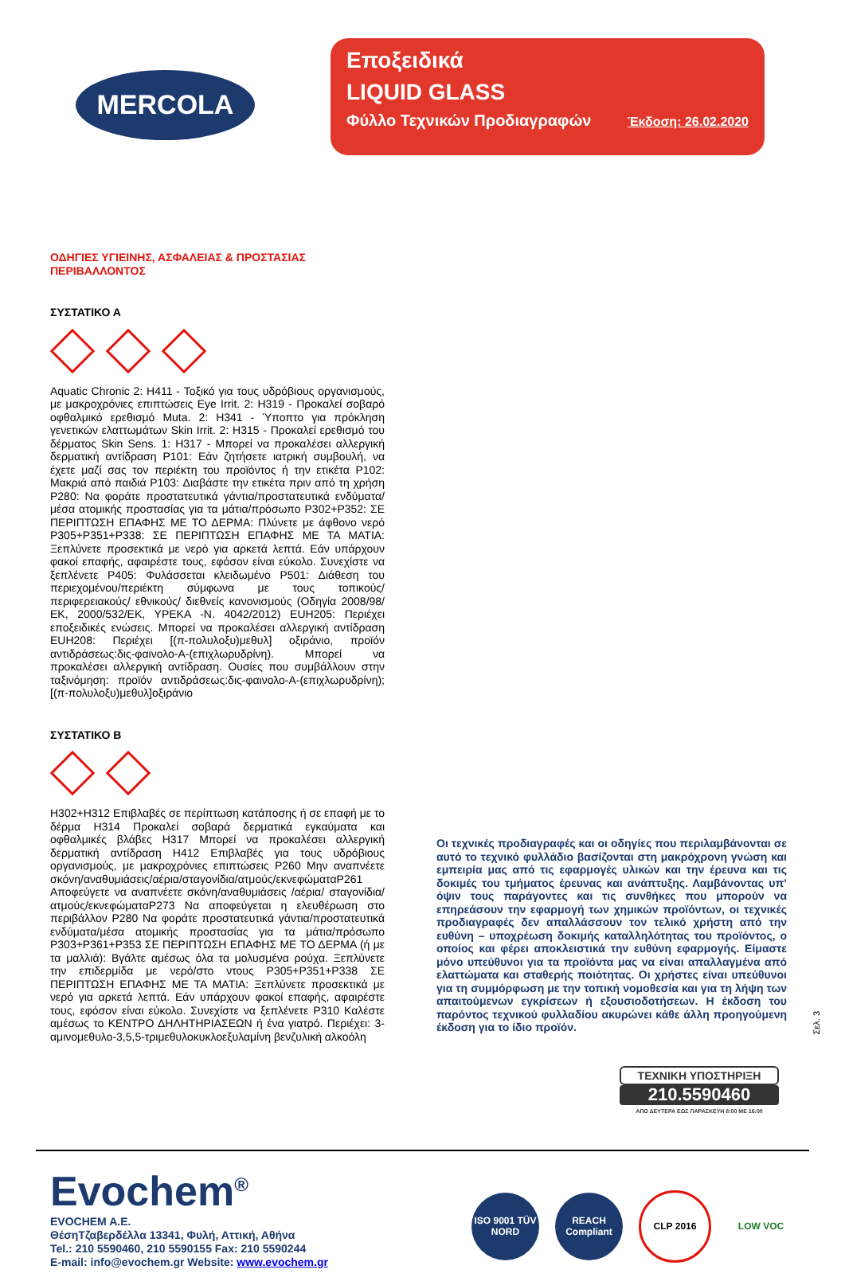MERCOLA
Εποξειδικά
LIQUID GLASS
Φύλλο Τεχνικών Προδιαγραφών Έκδοση: 26.02.2020
ΟΔΗΓΙΕΣ ΥΓΙΕΙΝΗΣ, ΑΣΦΑΛΕΙΑΣ & ΠΡΟΣΤΑΣΙΑΣ
ΠΕΡΙΒΑΛΛΟΝΤΟΣ
ΣΥΣΤΑΤΙΚΟ Α
Aquatic Chronic 2: H411 - Τοξικό για τους υδρόβιους οργανισμούς, με μακροχρόνιες επιπτώσεις Eye Irrit. 2: H319 - Προκαλεί σοβαρό οφθαλμικό ερεθισμό Muta. 2: H341 - Ύποπτο για πρόκληση γενετικών ελαττωμάτων Skin Irrit. 2: H315 - Προκαλεί ερεθισμό του δέρματος Skin Sens. 1: H317 - Μπορεί να προκαλέσει αλλεργική δερματική αντίδραση P101: Εάν ζητήσετε ιατρική συμβουλή, να έχετε μαζί σας τον περιέκτη του προϊόντος ή την ετικέτα P102: Μακριά από παιδιά P103: Διαβάστε την ετικέτα πριν από τη χρήση P280: Να φοράτε προστατευτικά γάντια/προστατευτικά ενδύματα/μέσα ατομικής προστασίας για τα μάτια/πρόσωπο P302+P352: ΣΕ ΠΕΡΙΠΤΩΣΗ ΕΠΑΦΗΣ ΜΕ ΤΟ ΔΕΡΜΑ: Πλύνετε με άφθονο νερό P305+P351+P338: ΣΕ ΠΕΡΙΠΤΩΣΗ ΕΠΑΦΗΣ ΜΕ ΤΑ ΜΑΤΙΑ: Ξεπλύνετε προσεκτικά με νερό για αρκετά λεπτά. Εάν υπάρχουν φακοί επαφής, αφαιρέστε τους, εφόσον είναι εύκολο. Συνεχίστε να ξεπλένετε P405: Φυλάσσεται κλειδωμένο P501: Διάθεση του περιεχομένου/περιέκτη σύμφωνα με τους τοπικούς/ περιφερειακούς/ εθνικούς/ διεθνείς κανονισμούς (Οδηγία 2008/98/ΕΚ, 2000/532/ΕΚ, ΥΡΕΚΑ -Ν. 4042/2012) EUH205: Περιέχει εποξειδικές ενώσεις. Μπορεί να προκαλέσει αλλεργική αντίδραση EUH208: Περιέχει [(π-πολυλοξυ)μεθυλ] οξιράνιο, προϊόν αντιδράσεως:δις-φαινολο-Α-(επιχλωρυδρίνη). Μπορεί να προκαλέσει αλλεργική αντίδραση. Ουσίες που συμβάλλουν στην ταξινόμηση: προϊόν αντιδράσεως:δις-φαινολο-Α-(επιχλωρυδρίνη); [(π-πολυλοξυ)μεθυλ]οξιράνιο
ΣΥΣΤΑΤΙΚΟ Β
H302+H312 Επιβλαβές σε περίπτωση κατάποσης ή σε επαφή με το δέρμα H314 Προκαλεί σοβαρά δερματικά εγκαύματα και οφθαλμικές βλάβες H317 Μπορεί να προκαλέσει αλλεργική δερματική αντίδραση H412 Επιβλαβές για τους υδρόβιους οργανισμούς, με μακροχρόνιες επιπτώσεις P260 Μην αναπνέετε σκόνη/αναθυμιάσεις/αέρια/σταγονίδια/ατμούς/εκνεφώματαP261 Αποφεύγετε να αναπνέετε σκόνη/αναθυμιάσεις /αέρια/ σταγονίδια/ατμούς/εκνεφώματαP273 Να αποφεύγεται η ελευθέρωση στο περιβάλλον P280 Να φοράτε προστατευτικά γάντια/προστατευτικά ενδύματα/μέσα ατομικής προστασίας για τα μάτια/πρόσωπο P303+P361+P353 ΣΕ ΠΕΡΙΠΤΩΣΗ ΕΠΑΦΗΣ ΜΕ ΤΟ ΔΕΡΜΑ (ή με τα μαλλιά): Βγάλτε αμέσως όλα τα μολυσμένα ρούχα. Ξεπλύνετε την επιδερμίδα με νερό/στο ντους P305+P351+P338 ΣΕ ΠΕΡΙΠΤΩΣΗ ΕΠΑΦΗΣ ΜΕ ΤΑ ΜΑΤΙΑ: Ξεπλύνετε προσεκτικά με νερό για αρκετά λεπτά. Εάν υπάρχουν φακοί επαφής, αφαιρέστε τους, εφόσον είναι εύκολο. Συνεχίστε να ξεπλένετε P310 Καλέστε αμέσως το ΚΕΝΤΡΟ ΔΗΛΗΤΗΡΙΑΣΕΩΝ ή ένα γιατρό. Περιέχει: 3-αμινομεθυλο-3,5,5-τριμεθυλοκυκλοεξυλαμίνη βενζυλική αλκοόλη
Οι τεχνικές προδιαγραφές και οι οδηγίες που περιλαμβάνονται σε αυτό το τεχνικό φυλλάδιο βασίζονται στη μακρόχρονη γνώση και εμπειρία μας από τις εφαρμογές υλικών και την έρευνα και τις δοκιμές του τμήματος έρευνας και ανάπτυξης. Λαμβάνοντας υπ’ όψιν τους παράγοντες και τις συνθήκες που μπορούν να επηρεάσουν την εφαρμογή των χημικών προϊόντων, οι τεχνικές προδιαγραφές δεν απαλλάσσουν τον τελικό χρήστη από την ευθύνη – υποχρέωση δοκιμής καταλληλότητας του προϊόντος, ο οποίος και φέρει αποκλειστικά την ευθύνη εφαρμογής. Είμαστε μόνο υπεύθυνοι για τα προϊόντα μας να είναι απαλλαγμένα από ελαττώματα και σταθερής ποιότητας. Οι χρήστες είναι υπεύθυνοι για τη συμμόρφωση με την τοπική νομοθεσία και για τη λήψη των απαιτούμενων εγκρίσεων ή εξουσιοδοτήσεων. Η έκδοση του παρόντος τεχνικού φυλλαδίου ακυρώνει κάθε άλλη προηγούμενη έκδοση για το ίδιο προϊόν.
ΤΕΧΝΙΚΗ ΥΠΟΣΤΗΡΙΞΗ
210.5590460
ΑΠΟ ΔΕΥΤΕΡΑ ΕΩΣ ΠΑΡΑΣΚΕΥΗ 8:00 ΜΕ 16:00
Σελ. 3
Evochem<sup>®</sup>
EVOCHEM A.E.
ΘέσηΤζαβερδέλλα 13341, Φυλή, Αττική, Αθήνα
Tel.: 210 5590460, 210 5590155 Fax: 210 5590244
E-mail: info@evochem.gr Website: www.evochem.gr
ISO 9001 TÜV NORD
REACH Compliant
CLP 2016 LOW VOC